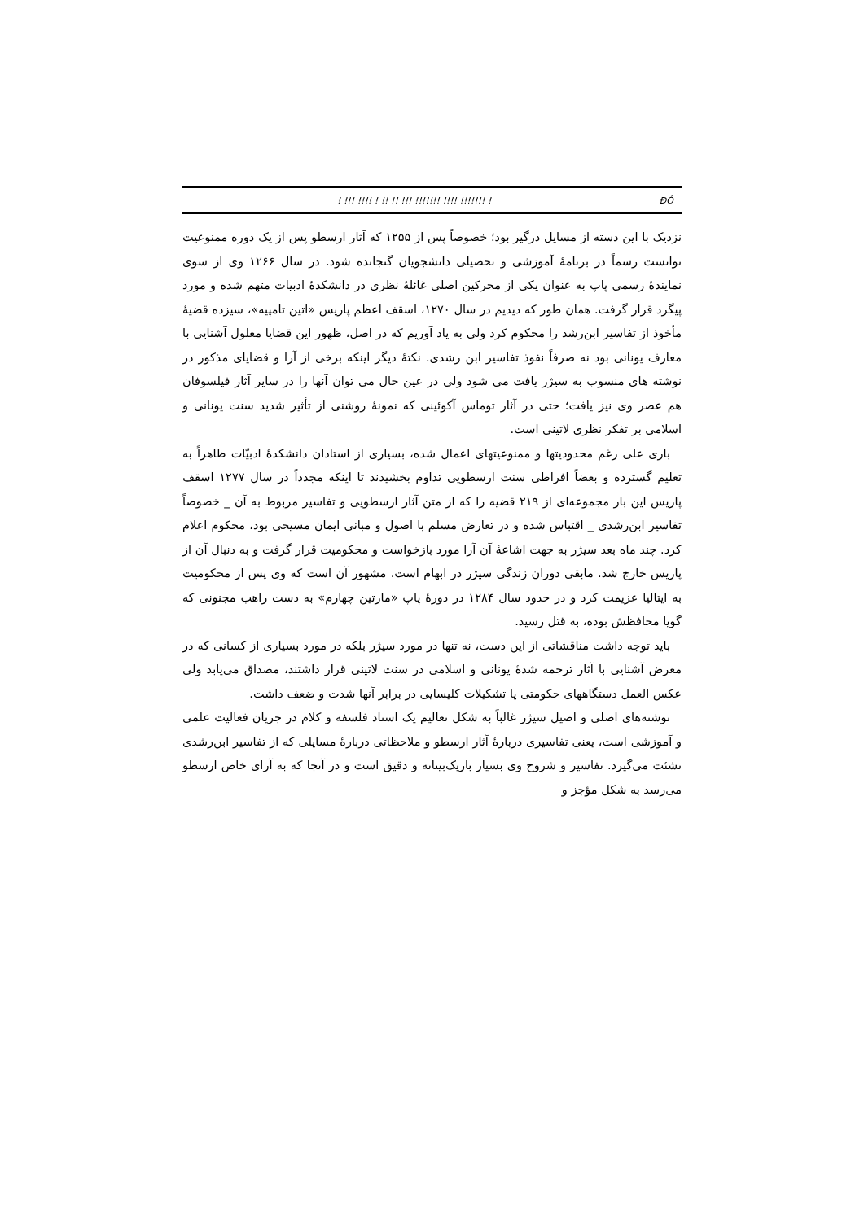! !!! !!!! ! !! !! !!! !!!!!!! !!!! !!!!!!! ! ÐÓ
نزدیک با این دسته از مسایل درگیر بود؛ خصوصاً پس از ۱۲۵۵ که آثار ارسطو پس از یک دوره ممنوعیت توانست رسماً در برنامهٔ آموزشی و تحصیلی دانشجویان گنجانده شود. در سال ۱۲۶۶ وی از سوی نمایندهٔ رسمی پاپ به عنوان یکی از محرکین اصلی غائلهٔ نظری در دانشکدهٔ ادبیات متهم شده و مورد پیگرد قرار گرفت. همان طور که دیدیم در سال ۱۲۷۰، اسقف اعظم پاریس «اتین تامپیه»، سیزده قضیهٔ مأخوذ از تفاسیر ابن‌رشد را محکوم کرد ولی به یاد آوریم که در اصل، ظهور این قضایا معلول آشنایی با معارف یونانی بود نه صرفاً نفوذ تفاسیر ابن رشدی. نکتهٔ دیگر اینکه برخی از آرا و قضایای مذکور در نوشته های منسوب به سیژر یافت می شود ولی در عین حال می توان آنها را در سایر آثار فیلسوفان هم عصر وی نیز یافت؛ حتی در آثار توماس آکوئینی که نمونهٔ روشنی از تأثیر شدید سنت یونانی و اسلامی بر تفکر نظری لاتینی است.
باری علی رغم محدودیتها و ممنوعیتهای اعمال شده، بسیاری از استادان دانشکدهٔ ادبیّات ظاهراً به تعلیم گسترده و بعضاً افراطی سنت ارسطویی تداوم بخشیدند تا اینکه مجدداً در سال ۱۲۷۷ اسقف پاریس این بار مجموعه‌ای از ۲۱۹ قضیه را که از متن آثار ارسطویی و تفاسیر مربوط به آن _ خصوصاً تفاسیر ابن‌رشدی _ اقتباس شده و در تعارض مسلم با اصول و مبانی ایمان مسیحی بود، محکوم اعلام کرد. چند ماه بعد سیژر به جهت اشاعهٔ آن آرا مورد بازخواست و محکومیت قرار گرفت و به دنبال آن از پاریس خارج شد. مابقی دوران زندگی سیژر در ابهام است. مشهور آن است که وی پس از محکومیت به ایتالیا عزیمت کرد و در حدود سال ۱۲۸۴ در دورهٔ پاپ «مارتین چهارم» به دست راهب مجنونی که گویا محافظش بوده، به قتل رسید.
باید توجه داشت مناقشاتی از این دست، نه تنها در مورد سیژر بلکه در مورد بسیاری از کسانی که در معرض آشنایی با آثار ترجمه شدهٔ یونانی و اسلامی در سنت لاتینی قرار داشتند، مصداق می‌یابد ولی عکس العمل دستگاههای حکومتی یا تشکیلات کلیسایی در برابر آنها شدت و ضعف داشت.
نوشته‌های اصلی و اصیل سیژر غالباً به شکل تعالیم یک استاد فلسفه و کلام در جریان فعالیت علمی و آموزشی است، یعنی تفاسیری دربارهٔ آثار ارسطو و ملاحظاتی دربارهٔ مسایلی که از تفاسیر ابن‌رشدی نشئت می‌گیرد. تفاسیر و شروح وی بسیار باریک‌بینانه و دقیق است و در آنجا که به آرای خاص ارسطو می‌رسد به شکل مؤجز و